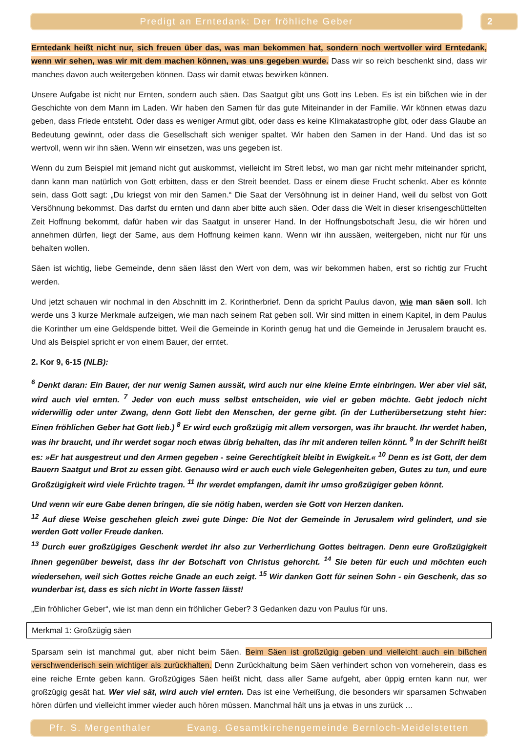Predigt an Erntedank: Der fröhliche Geber 2
Erntedank heißt nicht nur, sich freuen über das, was man bekommen hat, sondern noch wertvoller wird Erntedank, wenn wir sehen, was wir mit dem machen können, was uns gegeben wurde. Dass wir so reich beschenkt sind, dass wir manches davon auch weitergeben können. Dass wir damit etwas bewirken können.
Unsere Aufgabe ist nicht nur Ernten, sondern auch säen. Das Saatgut gibt uns Gott ins Leben. Es ist ein bißchen wie in der Geschichte von dem Mann im Laden. Wir haben den Samen für das gute Miteinander in der Familie. Wir können etwas dazu geben, dass Friede entsteht. Oder dass es weniger Armut gibt, oder dass es keine Klimakatastrophe gibt, oder dass Glaube an Bedeutung gewinnt, oder dass die Gesellschaft sich weniger spaltet. Wir haben den Samen in der Hand. Und das ist so wertvoll, wenn wir ihn säen. Wenn wir einsetzen, was uns gegeben ist.
Wenn du zum Beispiel mit jemand nicht gut auskommst, vielleicht im Streit lebst, wo man gar nicht mehr miteinander spricht, dann kann man natürlich von Gott erbitten, dass er den Streit beendet. Dass er einem diese Frucht schenkt. Aber es könnte sein, dass Gott sagt: „Du kriegst von mir den Samen.“ Die Saat der Versöhnung ist in deiner Hand, weil du selbst von Gott Versöhnung bekommst. Das darfst du ernten und dann aber bitte auch säen. Oder dass die Welt in dieser krisengeschüttelten Zeit Hoffnung bekommt, dafür haben wir das Saatgut in unserer Hand. In der Hoffnungsbotschaft Jesu, die wir hören und annehmen dürfen, liegt der Same, aus dem Hoffnung keimen kann. Wenn wir ihn aussäen, weitergeben, nicht nur für uns behalten wollen.
Säen ist wichtig, liebe Gemeinde, denn säen lässt den Wert von dem, was wir bekommen haben, erst so richtig zur Frucht werden.
Und jetzt schauen wir nochmal in den Abschnitt im 2. Korintherbrief. Denn da spricht Paulus davon, wie man säen soll. Ich werde uns 3 kurze Merkmale aufzeigen, wie man nach seinem Rat geben soll. Wir sind mitten in einem Kapitel, in dem Paulus die Korinther um eine Geldspende bittet. Weil die Gemeinde in Korinth genug hat und die Gemeinde in Jerusalem braucht es. Und als Beispiel spricht er von einem Bauer, der erntet.
2. Kor 9, 6-15 (NLB):
<sup>6</sup> Denkt daran: Ein Bauer, der nur wenig Samen aussät, wird auch nur eine kleine Ernte einbringen. Wer aber viel sät, wird auch viel ernten. <sup>7</sup> Jeder von euch muss selbst entscheiden, wie viel er geben möchte. Gebt jedoch nicht widerwillig oder unter Zwang, denn Gott liebt den Menschen, der gerne gibt. (in der Lutherübersetzung steht hier: Einen fröhlichen Geber hat Gott lieb.) <sup>8</sup> Er wird euch großzügig mit allem versorgen, was ihr braucht. Ihr werdet haben, was ihr braucht, und ihr werdet sogar noch etwas übrig behalten, das ihr mit anderen teilen könnt. <sup>9</sup> In der Schrift heißt es: »Er hat ausgestreut und den Armen gegeben - seine Gerechtigkeit bleibt in Ewigkeit.« <sup>10</sup> Denn es ist Gott, der dem Bauern Saatgut und Brot zu essen gibt. Genauso wird er auch euch viele Gelegenheiten geben, Gutes zu tun, und eure Großzügigkeit wird viele Früchte tragen. <sup>11</sup> Ihr werdet empfangen, damit ihr umso großzügiger geben könnt.
Und wenn wir eure Gabe denen bringen, die sie nötig haben, werden sie Gott von Herzen danken.
<sup>12</sup> Auf diese Weise geschehen gleich zwei gute Dinge: Die Not der Gemeinde in Jerusalem wird gelindert, und sie werden Gott voller Freude danken.
<sup>13</sup> Durch euer großzügiges Geschenk werdet ihr also zur Verherrlichung Gottes beitragen. Denn eure Großzügigkeit ihnen gegenüber beweist, dass ihr der Botschaft von Christus gehorcht. <sup>14</sup> Sie beten für euch und möchten euch wiedersehen, weil sich Gottes reiche Gnade an euch zeigt. <sup>15</sup> Wir danken Gott für seinen Sohn - ein Geschenk, das so wunderbar ist, dass es sich nicht in Worte fassen lässt!
„Ein fröhlicher Geber“, wie ist man denn ein fröhlicher Geber? 3 Gedanken dazu von Paulus für uns.
Merkmal 1: Großzügig säen
Sparsam sein ist manchmal gut, aber nicht beim Säen. Beim Säen ist großzügig geben und vielleicht auch ein bißchen verschwenderisch sein wichtiger als zurückhalten. Denn Zurückhaltung beim Säen verhindert schon von vorneherein, dass es eine reiche Ernte geben kann. Großzügiges Säen heißt nicht, dass aller Same aufgeht, aber üppig ernten kann nur, wer großzügig gesät hat. Wer viel sät, wird auch viel ernten. Das ist eine Verheißung, die besonders wir sparsamen Schwaben hören dürfen und vielleicht immer wieder auch hören müssen. Manchmal hält uns ja etwas in uns zurück …
Pfr. S. Mergenthaler Evang. Gesamtkirchengemeinde Bernloch-Meidelstetten